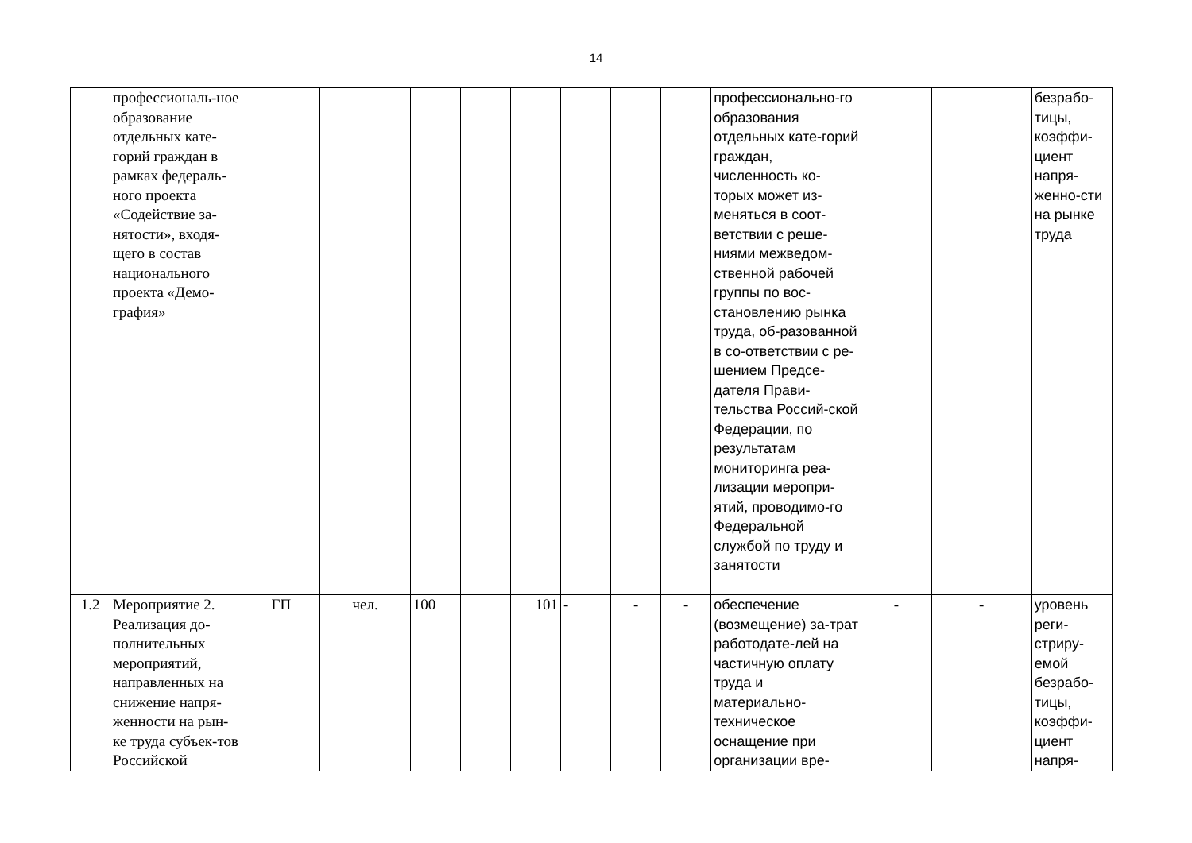14
| | профессиональ-ное образование отдельных кате-горий граждан в рамках федераль-ного проекта «Содействие за-нятости», входя-щего в состав национального проекта «Демо-графия» | | | | | | | | | профессионально-го образования отдельных кате-горий граждан, численность ко-торых может из-меняться в соот-ветствии с реше-ниями межведом-ственной рабочей группы по вос-становлению рынка труда, об-разованной в со-ответствии с ре-шением Предсе-дателя Прави-тельства Россий-ской Федерации, по результатам мониторинга реа-лизации меропри-ятий, проводимо-го Федеральной службой по труду и занятости | | | безрабо-тицы, коэффи-циент напря-женно-сти на рынке труда |
| 1.2 | Мероприятие 2. Реализация до-полнительных мероприятий, направленных на снижение напря-женности на рын-ке труда субъек-тов Российской | ГП | чел. | 100 | | 101 | - | - | - | обеспечение (возмещение) за-трат работодате-лей на частичную оплату труда и материально-техническое оснащение при организации вре- | - | - | уровень реги-стриру-емой безрабо-тицы, коэффи-циент напря- |